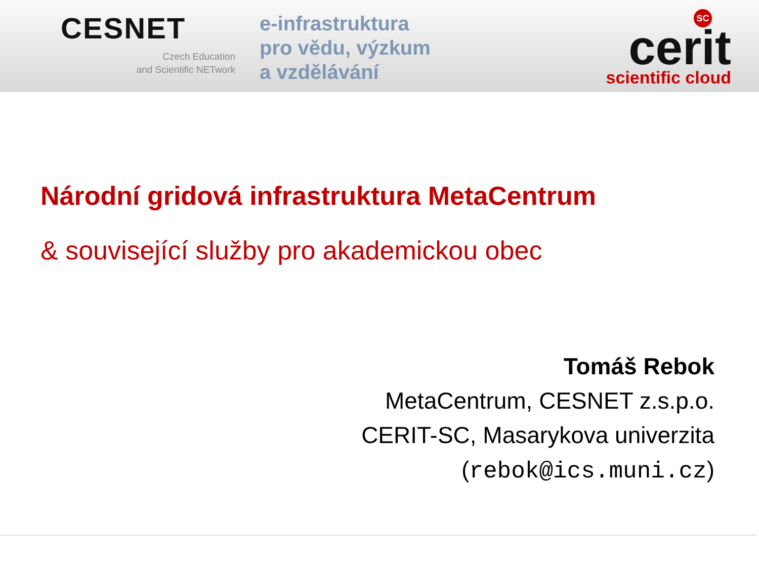CESNET
Czech Education
and Scientific NETwork
e-infrastruktura
pro vědu, výzkum
a vzdělávání
SC
cerit
scientific cloud
Národní gridová infrastruktura MetaCentrum
& související služby pro akademickou obec
Tomáš Rebok
MetaCentrum, CESNET z.s.p.o.
CERIT-SC, Masarykova univerzita
(rebok@ics.muni.cz)